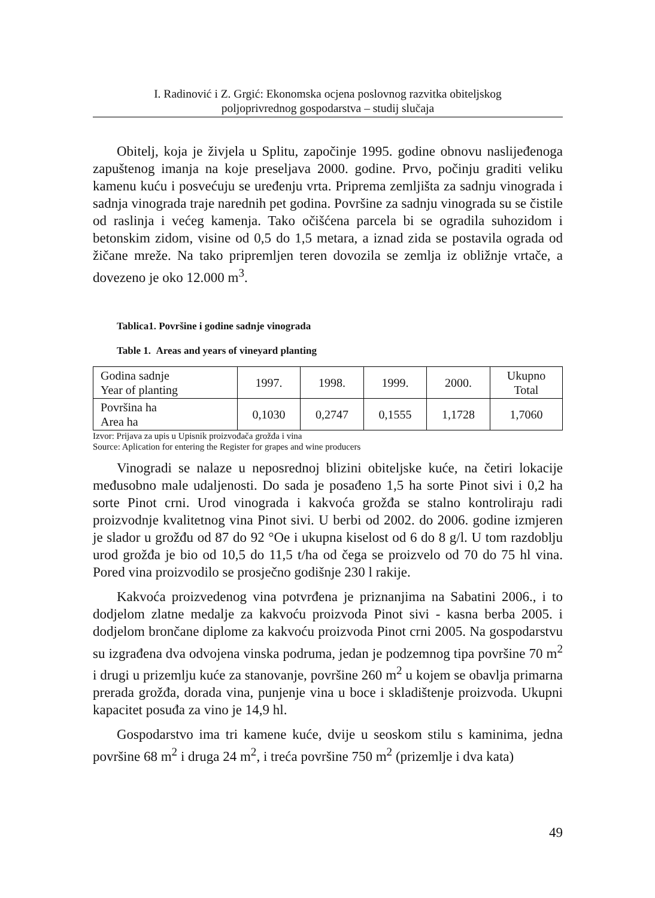I. Radinović i Z. Grgić: Ekonomska ocjena poslovnog razvitka obiteljskog
poljoprivrednog gospodarstva – studij slučaja
Obitelj, koja je živjela u Splitu, započinje 1995. godine obnovu naslijeđenoga zapuštenog imanja na koje preseljava 2000. godine. Prvo, počinju graditi veliku kamenu kuću i posvećuju se uređenju vrta. Priprema zemljišta za sadnju vinograda i sadnja vinograda traje narednih pet godina. Površine za sadnju vinograda su se čistile od raslinja i većeg kamenja. Tako očišćena parcela bi se ogradila suhozidom i betonskim zidom, visine od 0,5 do 1,5 metara, a iznad zida se postavila ograda od žičane mreže. Na tako pripremljen teren dovozila se zemlja iz obližnje vrtače, a dovezeno je oko 12.000 m<sup>3</sup>.
Tablica1. Površine i godine sadnje vinograda
Table 1. Areas and years of vineyard planting
| Godina sadnje Year of planting | 1997. | 1998. | 1999. | 2000. | Ukupno Total |
| Površina ha Area ha | 0,1030 | 0,2747 | 0,1555 | 1,1728 | 1,7060 |
Izvor: Prijava za upis u Upisnik proizvođača grožđa i vina
Source: Aplication for entering the Register for grapes and wine producers
Vinogradi se nalaze u neposrednoj blizini obiteljske kuće, na četiri lokacije međusobno male udaljenosti. Do sada je posađeno 1,5 ha sorte Pinot sivi i 0,2 ha sorte Pinot crni. Urod vinograda i kakvoća grožđa se stalno kontroliraju radi proizvodnje kvalitetnog vina Pinot sivi. U berbi od 2002. do 2006. godine izmjeren je slador u grožđu od 87 do 92 °Oe i ukupna kiselost od 6 do 8 g/l. U tom razdoblju urod grožđa je bio od 10,5 do 11,5 t/ha od čega se proizvelo od 70 do 75 hl vina. Pored vina proizvodilo se prosječno godišnje 230 l rakije.
Kakvoća proizvedenog vina potvrđena je priznanjima na Sabatini 2006., i to dodjelom zlatne medalje za kakvoću proizvoda Pinot sivi - kasna berba 2005. i dodjelom brončane diplome za kakvoću proizvoda Pinot crni 2005. Na gospodarstvu su izgrađena dva odvojena vinska podruma, jedan je podzemnog tipa površine 70 m<sup>2</sup> i drugi u prizemlju kuće za stanovanje, površine 260 m<sup>2</sup> u kojem se obavlja primarna prerada grožđa, dorada vina, punjenje vina u boce i skladištenje proizvoda. Ukupni kapacitet posuđa za vino je 14,9 hl.
Gospodarstvo ima tri kamene kuće, dvije u seoskom stilu s kaminima, jedna površine 68 m<sup>2</sup> i druga 24 m<sup>2</sup>, i treća površine 750 m<sup>2</sup> (prizemlje i dva kata)
49